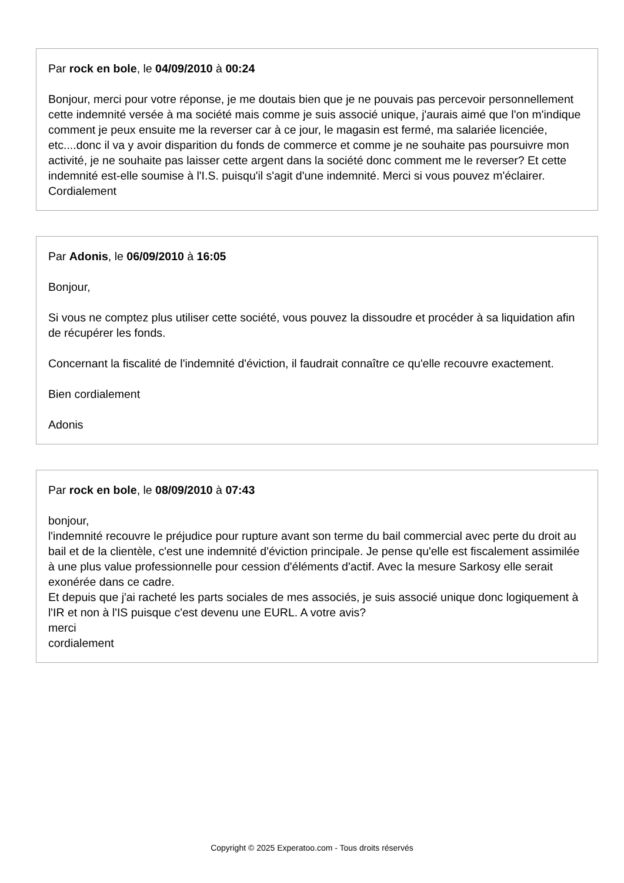Par rock en bole, le 04/09/2010 à 00:24
Bonjour, merci pour votre réponse, je me doutais bien que je ne pouvais pas percevoir personnellement cette indemnité versée à ma société mais comme je suis associé unique, j'aurais aimé que l'on m'indique comment je peux ensuite me la reverser car à ce jour, le magasin est fermé, ma salariée licenciée, etc....donc il va y avoir disparition du fonds de commerce et comme je ne souhaite pas poursuivre mon activité, je ne souhaite pas laisser cette argent dans la société donc comment me le reverser? Et cette indemnité est-elle soumise à l'I.S. puisqu'il s'agit d'une indemnité. Merci si vous pouvez m'éclairer.
Cordialement
Par Adonis, le 06/09/2010 à 16:05
Bonjour,
Si vous ne comptez plus utiliser cette société, vous pouvez la dissoudre et procéder à sa liquidation afin de récupérer les fonds.
Concernant la fiscalité de l'indemnité d'éviction, il faudrait connaître ce qu'elle recouvre exactement.
Bien cordialement
Adonis
Par rock en bole, le 08/09/2010 à 07:43
bonjour,
l'indemnité recouvre le préjudice pour rupture avant son terme du bail commercial avec perte du droit au bail et de la clientèle, c'est une indemnité d'éviction principale. Je pense qu'elle est fiscalement assimilée à une plus value professionnelle pour cession d'éléments d'actif. Avec la mesure Sarkosy elle serait exonérée dans ce cadre.
Et depuis que j'ai racheté les parts sociales de mes associés, je suis associé unique donc logiquement à l'IR et non à l'IS puisque c'est devenu une EURL. A votre avis?
merci
cordialement
Copyright © 2025 Experatoo.com - Tous droits réservés